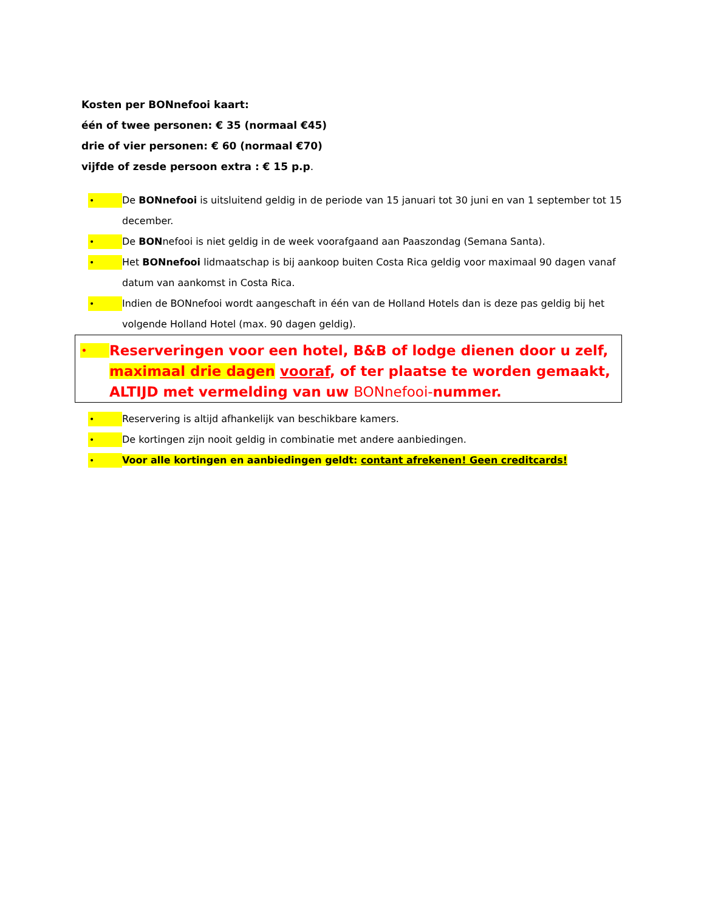Kosten per BONnefooi kaart:
één of twee personen: € 35 (normaal €45)
drie of vier personen: € 60 (normaal €70)
vijfde of zesde persoon extra : € 15 p.p.
• De BONnefooi is uitsluitend geldig in de periode van 15 januari tot 30 juni en van 1 september tot 15 december.
• De BONnefooi is niet geldig in de week voorafgaand aan Paaszondag (Semana Santa).
• Het BONnefooi lidmaatschap is bij aankoop buiten Costa Rica geldig voor maximaal 90 dagen vanaf datum van aankomst in Costa Rica.
• Indien de BONnefooi wordt aangeschaft in één van de Holland Hotels dan is deze pas geldig bij het volgende Holland Hotel (max. 90 dagen geldig).
• Reserveringen voor een hotel, B&B of lodge dienen door u zelf, maximaal drie dagen vooraf, of ter plaatse te worden gemaakt, ALTIJD met vermelding van uw BONnefooi-nummer.
• Reservering is altijd afhankelijk van beschikbare kamers.
• De kortingen zijn nooit geldig in combinatie met andere aanbiedingen.
• Voor alle kortingen en aanbiedingen geldt: contant afrekenen! Geen creditcards!